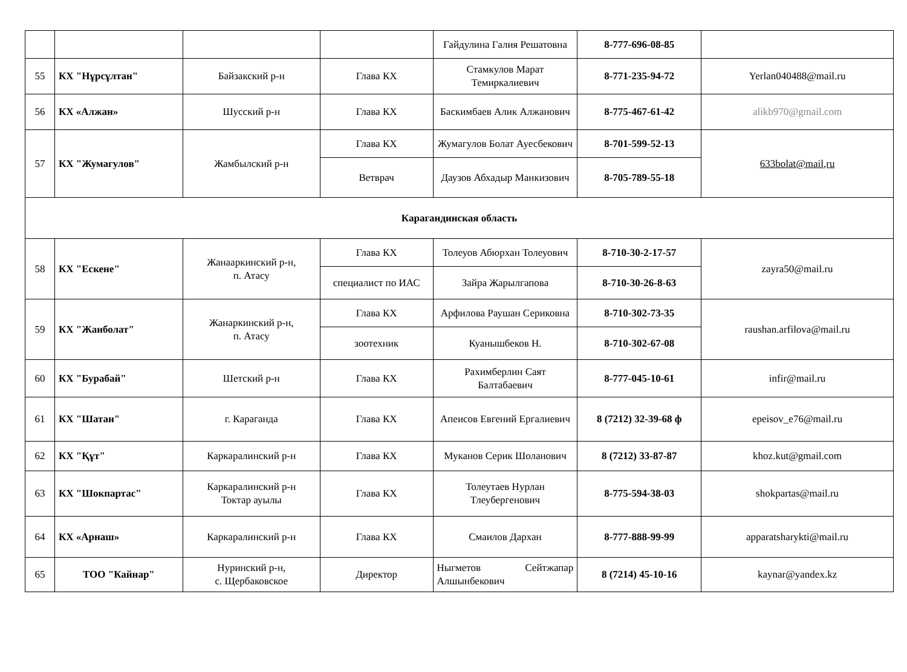| | | | | Гайдулина Галия Решатовна | 8-777-696-08-85 | |
| 55 | КХ "Нұрсұлтан" | Байзакский р-н | Глава КХ | Стамкулов Марат Темиркалиевич | 8-771-235-94-72 | Yerlan040488@mail.ru |
| 56 | КХ «Алжан» | Шусский р-н | Глава КХ | Баскимбаев Алик Алжанович | 8-775-467-61-42 | alikb970@gmail.com |
| 57 | КХ "Жумагулов" | Жамбылский р-н | Глава КХ | Жумагулов Болат Ауесбекович | 8-701-599-52-13 | 633bolat@mail,ru |
| | | | Ветврач | Даузов Абхадыр Манкизович | 8-705-789-55-18 | |
| Карагандинская область | | | | | | |
| 58 | КХ "Ескене" | Жанааркинский р-н, п. Атасу | Глава КХ | Толеуов Абюрхан Толеуович | 8-710-30-2-17-57 | zayra50@mail.ru |
| | | | специалист по ИАС | Зайра Жарылгапова | 8-710-30-26-8-63 | |
| 59 | КХ "Жанболат" | Жанаркинский р-н, п. Атасу | Глава КХ | Арфилова Раушан Сериковна | 8-710-302-73-35 | raushan.arfilova@mail.ru |
| | | | зоотехник | Куанышбеков Н. | 8-710-302-67-08 | |
| 60 | КХ "Бурабай" | Шетский р-н | Глава КХ | Рахимберлин Саят Балтабаевич | 8-777-045-10-61 | infir@mail.ru |
| 61 | КХ "Шатан" | г. Караганда | Глава КХ | Апеисов Евгений Ергалиевич | 8 (7212) 32-39-68 ф | epeisov_e76@mail.ru |
| 62 | КХ "Құт" | Каркаралинский р-н | Глава КХ | Муканов Серик Шоланович | 8 (7212) 33-87-87 | khoz.kut@gmail.com |
| 63 | КХ "Шокпартас" | Каркаралинский р-н Токтар ауылы | Глава КХ | Толеутаев Нурлан Тлеубергенович | 8-775-594-38-03 | shokpartas@mail.ru |
| 64 | КХ «Арнаш» | Каркаралинский р-н | Глава КХ | Смаилов Дархан | 8-777-888-99-99 | apparatsharykti@mail.ru |
| 65 | ТОО "Кайнар" | Нуринский р-н, с. Щербаковское | Директор | Ныгметов Сейтжапар Алшынбекович | 8 (7214) 45-10-16 | kaynar@yandex.kz |